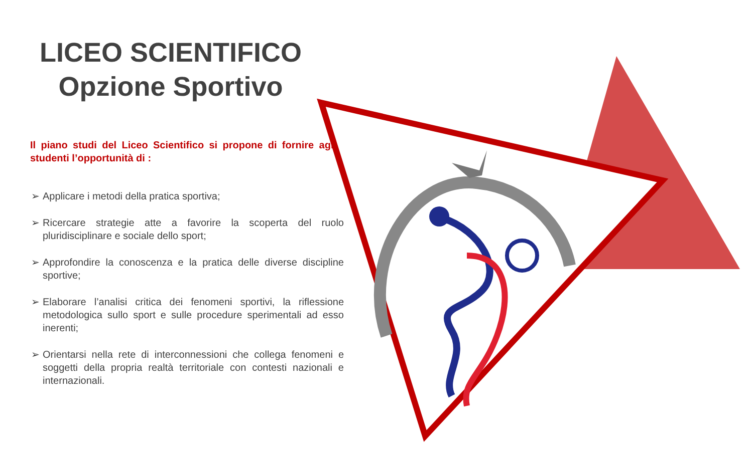LICEO SCIENTIFICO
Opzione Sportivo
Il piano studi del Liceo Scientifico si propone di fornire agli studenti l’opportunità di :
➢ Applicare i metodi della pratica sportiva;
➢ Ricercare strategie atte a favorire la scoperta del ruolo pluridisciplinare e sociale dello sport;
➢ Approfondire la conoscenza e la pratica delle diverse discipline sportive;
➢ Elaborare l’analisi critica dei fenomeni sportivi, la riflessione metodologica sullo sport e sulle procedure sperimentali ad esso inerenti;
➢ Orientarsi nella rete di interconnessioni che collega fenomeni e soggetti della propria realtà territoriale con contesti nazionali e internazionali.